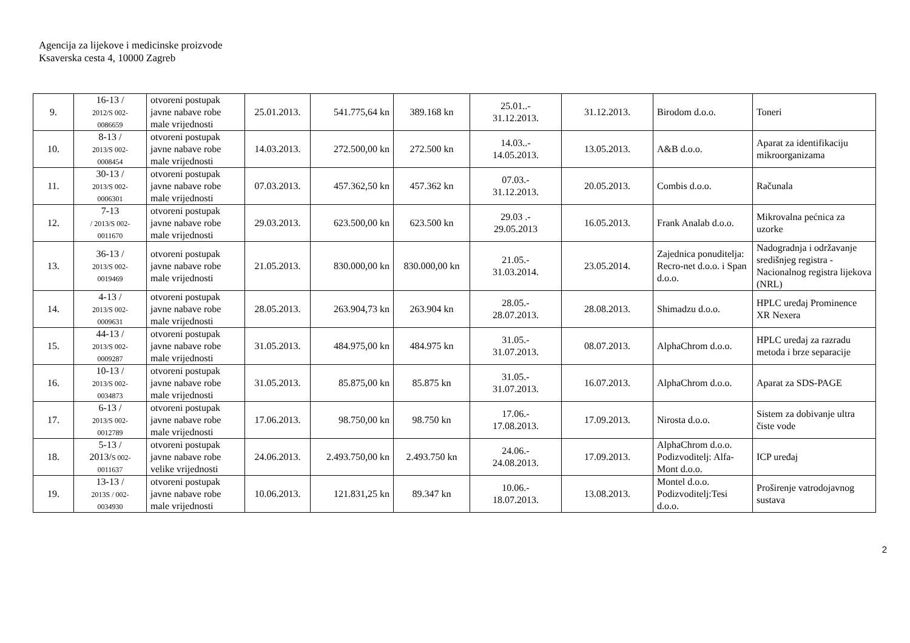Agencija za lijekove i medicinske proizvode
Ksaverska cesta 4, 10000 Zagreb
| 9. | 16-13 / 2012/S 002- 0086659 | otvoreni postupak javne nabave robe male vrijednosti | 25.01.2013. | 541.775,64 kn | 389.168 kn | 25.01..- 31.12.2013. | 31.12.2013. | Birodom d.o.o. | Toneri |
| 10. | 8-13 / 2013/S 002- 0008454 | otvoreni postupak javne nabave robe male vrijednosti | 14.03.2013. | 272.500,00 kn | 272.500 kn | 14.03..- 14.05.2013. | 13.05.2013. | A&B d.o.o. | Aparat za identifikaciju mikroorganizama |
| 11. | 30-13 / 2013/S 002- 0006301 | otvoreni postupak javne nabave robe male vrijednosti | 07.03.2013. | 457.362,50 kn | 457.362 kn | 07.03.- 31.12.2013. | 20.05.2013. | Combis d.o.o. | Računala |
| 12. | 7-13 / 2013/S 002- 0011670 | otvoreni postupak javne nabave robe male vrijednosti | 29.03.2013. | 623.500,00 kn | 623.500 kn | 29.03 .- 29.05.2013 | 16.05.2013. | Frank Analab d.o.o. | Mikrovalna pećnica za uzorke |
| 13. | 36-13 / 2013/S 002- 0019469 | otvoreni postupak javne nabave robe male vrijednosti | 21.05.2013. | 830.000,00 kn | 830.000,00 kn | 21.05.- 31.03.2014. | 23.05.2014. | Zajednica ponuditelja: Recro-net d.o.o. i Span d.o.o. | Nadogradnja i održavanje središnjeg registra - Nacionalnog registra lijekova (NRL) |
| 14. | 4-13 / 2013/S 002- 0009631 | otvoreni postupak javne nabave robe male vrijednosti | 28.05.2013. | 263.904,73 kn | 263.904 kn | 28.05.- 28.07.2013. | 28.08.2013. | Shimadzu d.o.o. | HPLC uređaj Prominence XR Nexera |
| 15. | 44-13 / 2013/S 002- 0009287 | otvoreni postupak javne nabave robe male vrijednosti | 31.05.2013. | 484.975,00 kn | 484.975 kn | 31.05.- 31.07.2013. | 08.07.2013. | AlphaChrom d.o.o. | HPLC uređaj za razradu metoda i brze separacije |
| 16. | 10-13 / 2013/S 002- 0034873 | otvoreni postupak javne nabave robe male vrijednosti | 31.05.2013. | 85.875,00 kn | 85.875 kn | 31.05.- 31.07.2013. | 16.07.2013. | AlphaChrom d.o.o. | Aparat za SDS-PAGE |
| 17. | 6-13 / 2013/S 002- 0012789 | otvoreni postupak javne nabave robe male vrijednosti | 17.06.2013. | 98.750,00 kn | 98.750 kn | 17.06.- 17.08.2013. | 17.09.2013. | Nirosta d.o.o. | Sistem za dobivanje ultra čiste vode |
| 18. | 5-13 / 2013/ S 002- 0011637 | otvoreni postupak javne nabave robe velike vrijednosti | 24.06.2013. | 2.493.750,00 kn | 2.493.750 kn | 24.06.- 24.08.2013. | 17.09.2013. | AlphaChrom d.o.o. Podizvoditelj: Alfa-Mont d.o.o. | ICP uređaj |
| 19. | 13-13 / 2013S / 002- 0034930 | otvoreni postupak javne nabave robe male vrijednosti | 10.06.2013. | 121.831,25 kn | 89.347 kn | 10.06.- 18.07.2013. | 13.08.2013. | Montel d.o.o. Podizvoditelj:Tesi d.o.o. | Proširenje vatrodojavnog sustava |
2